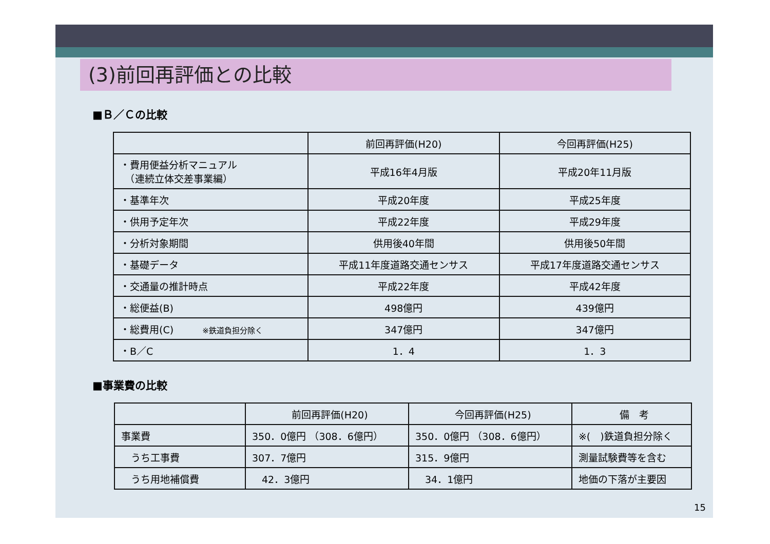(3)前回再評価との比較
■Ｂ／Ｃの比較
| | 前回再評価(H20) | 今回再評価(H25) |
| --- | --- | --- |
| ・費用便益分析マニュアル （連続立体交差事業編） | 平成16年4月版 | 平成20年11月版 |
| ・基準年次 | 平成20年度 | 平成25年度 |
| ・供用予定年次 | 平成22年度 | 平成29年度 |
| ・分析対象期間 | 供用後40年間 | 供用後50年間 |
| ・基礎データ | 平成11年度道路交通センサス | 平成17年度道路交通センサス |
| ・交通量の推計時点 | 平成22年度 | 平成42年度 |
| ・総便益(B) | 498億円 | 439億円 |
| ・総費用(C) ※鉄道負担分除く | 347億円 | 347億円 |
| ・B／C | 1．4 | 1．3 |
■事業費の比較
| | 前回再評価(H20) | 今回再評価(H25) | 備 考 |
| --- | --- | --- | --- |
| 事業費 | 350．0億円 （308．6億円） | 350．0億円 （308．6億円） | ※( )鉄道負担分除く |
| うち工事費 | 307．7億円 | 315．9億円 | 測量試験費等を含む |
| うち用地補償費 | 42．3億円 | 34．1億円 | 地価の下落が主要因 |
15